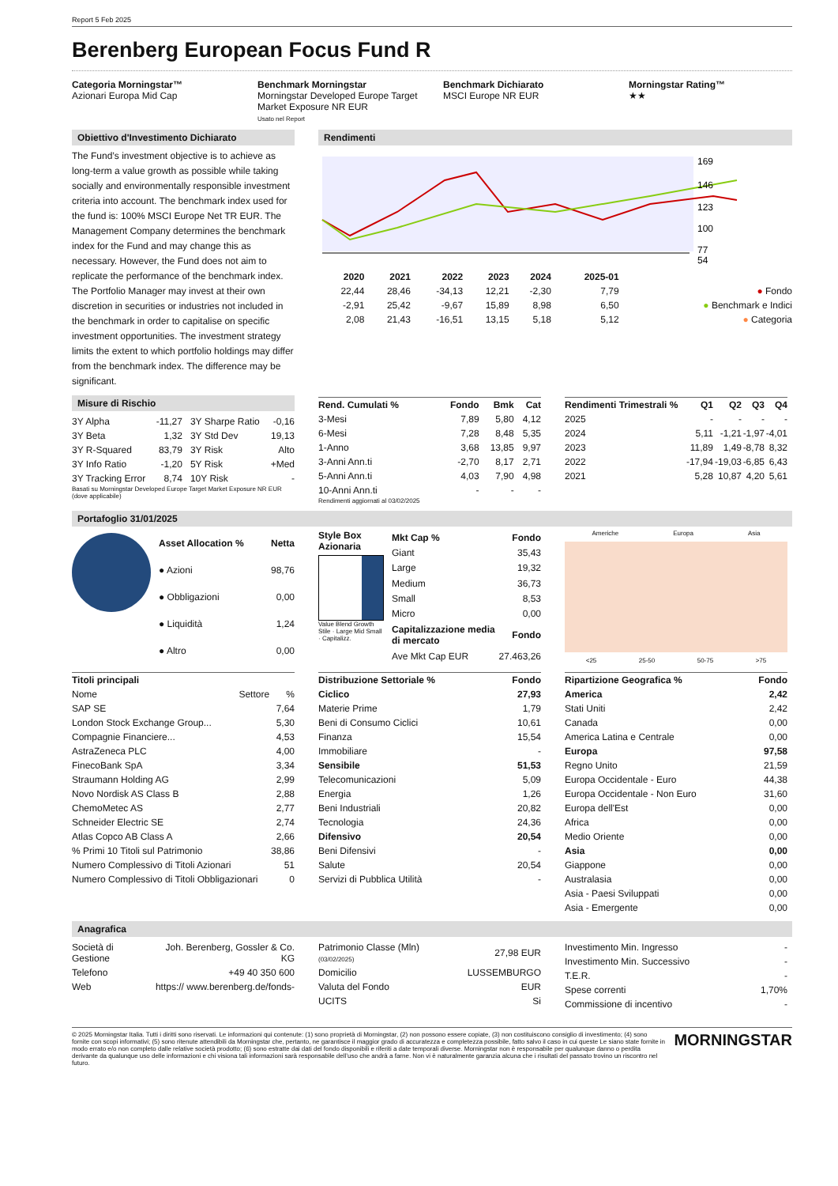Report 5 Feb 2025
Berenberg European Focus Fund R
Categoria Morningstar™
Azionari Europa Mid Cap
Benchmark Morningstar
Morningstar Developed Europe Target Market Exposure NR EUR
Usato nel Report
Benchmark Dichiarato
MSCI Europe NR EUR
Morningstar Rating™
★★
Obiettivo d'Investimento Dichiarato
The Fund’s investment objective is to achieve as long-term a value growth as possible while taking socially and environmentally responsible investment criteria into account. The benchmark index used for the fund is: 100% MSCI Europe Net TR EUR. The Management Company determines the benchmark index for the Fund and may change this as necessary. However, the Fund does not aim to replicate the performance of the benchmark index. The Portfolio Manager may invest at their own discretion in securities or industries not included in the benchmark in order to capitalise on specific investment opportunities. The investment strategy limits the extent to which portfolio holdings may differ from the benchmark index. The difference may be significant.
Rendimenti
169
146
123
100
77
54
| | 2020 | 2021 | 2022 | 2023 | 2024 | 2025-01 | |
| --- | --- | --- | --- | --- | --- | --- | --- |
| | 22,44 | 28,46 | -34,13 | 12,21 | -2,30 | 7,79 | ● Fondo |
| | -2,91 | 25,42 | -9,67 | 15,89 | 8,98 | 6,50 | ● Benchmark e Indici |
| | 2,08 | 21,43 | -16,51 | 13,15 | 5,18 | 5,12 | ● Categoria |
Misure di Rischio
| 3Y Alpha | -11,27 | 3Y Sharpe Ratio | -0,16 |
| 3Y Beta | 1,32 | 3Y Std Dev | 19,13 |
| 3Y R-Squared | 83,79 | 3Y Risk | Alto |
| 3Y Info Ratio | -1,20 | 5Y Risk | +Med |
| 3Y Tracking Error | 8,74 | 10Y Risk | - |
Basati su Morningstar Developed Europe Target Market Exposure NR EUR (dove applicabile)
| Rend. Cumulati % | Fondo | Bmk | Cat |
| --- | --- | --- | --- |
| 3-Mesi | 7,89 | 5,80 | 4,12 |
| 6-Mesi | 7,28 | 8,48 | 5,35 |
| 1-Anno | 3,68 | 13,85 | 9,97 |
| 3-Anni Ann.ti | -2,70 | 8,17 | 2,71 |
| 5-Anni Ann.ti | 4,03 | 7,90 | 4,98 |
| 10-Anni Ann.ti | - | - | - |
Rendimenti aggiornati al 03/02/2025
| Rendimenti Trimestrali % | Q1 | Q2 | Q3 | Q4 |
| --- | --- | --- | --- | --- |
| 2025 | - | - | - | - |
| 2024 | 5,11 | -1,21 | -1,97 | -4,01 |
| 2023 | 11,89 | 1,49 | -8,78 | 8,32 |
| 2022 | -17,94 | -19,03 | -6,85 | 6,43 |
| 2021 | 5,28 | 10,87 | 4,20 | 5,61 |
Portafoglio 31/01/2025
| Asset Allocation % | Netta |
| --- | --- |
| ● Azioni | 98,76 |
| ● Obbligazioni | 0,00 |
| ● Liquidità | 1,24 |
| ● Altro | 0,00 |
Style Box Azionaria
Value Blend Growth
Stile · Large Mid Small · Capitalizz.
| Mkt Cap % | Fondo |
| --- | --- |
| Giant | 35,43 |
| Large | 19,32 |
| Medium | 36,73 |
| Small | 8,53 |
| Micro | 0,00 |
| Capitalizzazione media di mercato | Fondo |
| Ave Mkt Cap EUR | 27.463,26 |
Americhe Europa Asia
<25 25-50 50-75 >75
| Titoli principali | | |
| --- | --- | --- |
| Nome | Settore | % |
| SAP SE | | 7,64 |
| London Stock Exchange Group... | | 5,30 |
| Compagnie Financiere... | | 4,53 |
| AstraZeneca PLC | | 4,00 |
| FinecoBank SpA | | 3,34 |
| Straumann Holding AG | | 2,99 |
| Novo Nordisk AS Class B | | 2,88 |
| ChemoMetec AS | | 2,77 |
| Schneider Electric SE | | 2,74 |
| Atlas Copco AB Class A | | 2,66 |
| % Primi 10 Titoli sul Patrimonio | | 38,86 |
| Numero Complessivo di Titoli Azionari | | 51 |
| Numero Complessivo di Titoli Obbligazionari | | 0 |
| Distribuzione Settoriale % | Fondo |
| --- | --- |
| Ciclico | 27,93 |
| Materie Prime | 1,79 |
| Beni di Consumo Ciclici | 10,61 |
| Finanza | 15,54 |
| Immobiliare | - |
| Sensibile | 51,53 |
| Telecomunicazioni | 5,09 |
| Energia | 1,26 |
| Beni Industriali | 20,82 |
| Tecnologia | 24,36 |
| Difensivo | 20,54 |
| Beni Difensivi | - |
| Salute | 20,54 |
| Servizi di Pubblica Utilità | - |
| Ripartizione Geografica % | Fondo |
| --- | --- |
| America | 2,42 |
| Stati Uniti | 2,42 |
| Canada | 0,00 |
| America Latina e Centrale | 0,00 |
| Europa | 97,58 |
| Regno Unito | 21,59 |
| Europa Occidentale - Euro | 44,38 |
| Europa Occidentale - Non Euro | 31,60 |
| Europa dell'Est | 0,00 |
| Africa | 0,00 |
| Medio Oriente | 0,00 |
| Asia | 0,00 |
| Giappone | 0,00 |
| Australasia | 0,00 |
| Asia - Paesi Sviluppati | 0,00 |
| Asia - Emergente | 0,00 |
Anagrafica
| Società di Gestione | Joh. Berenberg, Gossler & Co. KG |
| Telefono | +49 40 350 600 |
| Web | https:// www.berenberg.de/fonds- |
| Patrimonio Classe (Mln) (03/02/2025) | 27,98 EUR |
| Domicilio | LUSSEMBURGO |
| Valuta del Fondo | EUR |
| UCITS | Si |
| Investimento Min. Ingresso | - |
| Investimento Min. Successivo | - |
| T.E.R. | - |
| Spese correnti | 1,70% |
| Commissione di incentivo | - |
© 2025 Morningstar Italia. Tutti i diritti sono riservati. Le informazioni qui contenute: (1) sono proprietà di Morningstar, (2) non possono essere copiate, (3) non costituiscono consiglio di investimento; (4) sono fornite con scopi informativi; (5) sono ritenute attendibili da Morningstar che, pertanto, ne garantisce il maggior grado di accuratezza e completezza possibile, fatto salvo il caso in cui queste Le siano state fornite in modo errato e/o non completo dalle relative società prodotto; (6) sono estratte dai dati del fondo disponibili e riferiti a date temporali diverse. Morningstar non è responsabile per qualunque danno o perdita derivante da qualunque uso delle informazioni e chi visiona tali informazioni sarà responsabile dell’uso che andrà a farne. Non vi è naturalmente garanzia alcuna che i risultati del passato trovino un riscontro nel futuro.
MORNINGSTAR